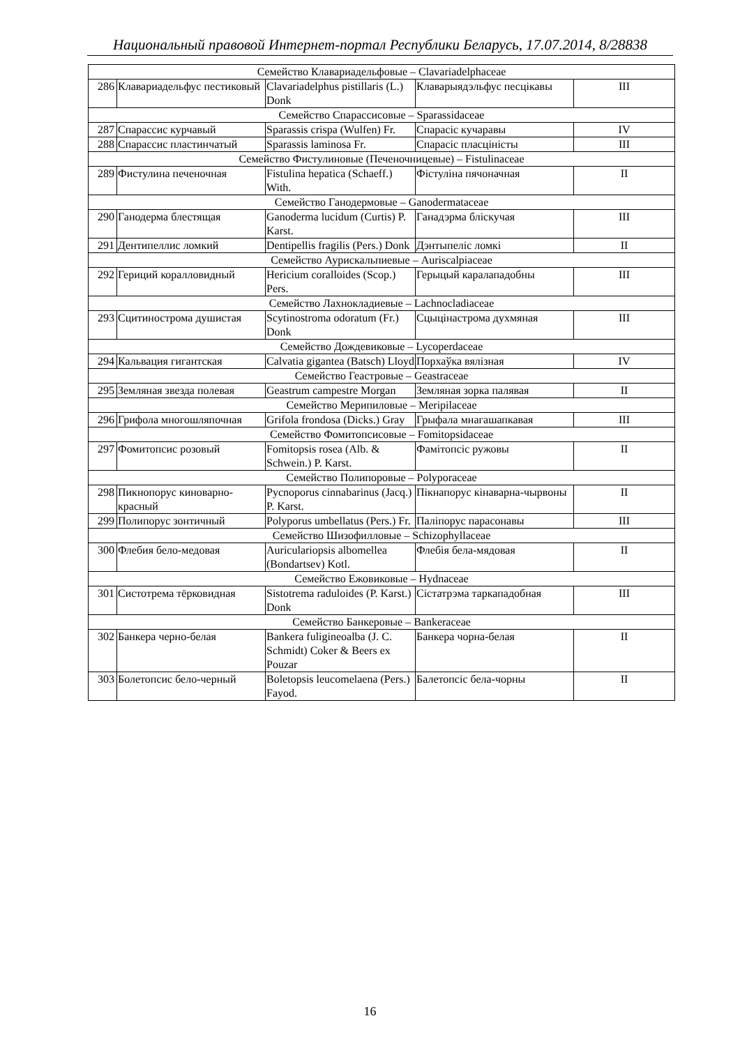Национальный правовой Интернет-портал Республики Беларусь, 17.07.2014, 8/28838
| Семейство Клавариадельфовые – Clavariadelphaceae | | | | |
| 286 | Клавариадельфус пестиковый | Clavariadelphus pistillaris (L.) Donk | Клаварыядэльфус песцікавы | III |
| Семейство Спарассисовые – Sparassidaceae | | | | |
| 287 | Спарассис курчавый | Sparassis crispa (Wulfen) Fr. | Спарасіс кучаравы | IV |
| 288 | Спарассис пластинчатый | Sparassis laminosa Fr. | Спарасіс пласцiністы | III |
| Семейство Фистулиновые (Печеночницевые) – Fistulinaceae | | | | |
| 289 | Фистулина печеночная | Fistulina hepatica (Schaeff.) With. | Фістуліна пячоначная | II |
| Семейство Ганодермовые – Ganodermataceae | | | | |
| 290 | Ганодерма блестящая | Ganoderma lucidum (Curtis) P. Karst. | Ганадэрма бліскучая | III |
| 291 | Дентипеллис ломкий | Dentipellis fragilis (Pers.) Donk | Дэнтыпеліс ломкі | II |
| Семейство Аурискальпиевые – Auriscalpiaceae | | | | |
| 292 | Гериций коралловидный | Hericium coralloides (Scop.) Pers. | Герыцый каралападобны | III |
| Семейство Лахнокладиевые – Lachnocladiaceae | | | | |
| 293 | Сцитинострома душистая | Scytinostroma odoratum (Fr.) Donk | Сцыцінастрома духмяная | III |
| Семейство Дождевиковые – Lycoperdaceae | | | | |
| 294 | Кальвация гигантская | Calvatia gigantea (Batsch) Lloyd | Порхаўка вялізная | IV |
| Семейство Геастровые – Geastraceae | | | | |
| 295 | Земляная звезда полевая | Geastrum campestre Morgan | Земляная зорка палявая | II |
| Семейство Мерипиловые – Meripilaceae | | | | |
| 296 | Грифола многошляпочная | Grifola frondosa (Dicks.) Gray | Грыфала мнагашапкавая | III |
| Семейство Фомитопсисовые – Fomitopsidaceae | | | | |
| 297 | Фомитопсис розовый | Fomitopsis rosea (Alb. & Schwein.) P. Karst. | Фамітопсіс ружовы | II |
| Семейство Полипоровые – Polyporaceae | | | | |
| 298 | Пикнопорус киноварно-красный | Pycnoporus cinnabarinus (Jacq.) P. Karst. | Пікнапорус кінаварна-чырвоны | II |
| 299 | Полипорус зонтичный | Polyporus umbellatus (Pers.) Fr. | Паліпорус парасонавы | III |
| Семейство Шизофилловые – Schizophyllaceae | | | | |
| 300 | Флебия бело-медовая | Auriculariopsis albomellea (Bondartsev) Kotl. | Флебія бела-мядовая | II |
| Семейство Ежовиковые – Hydnaceae | | | | |
| 301 | Систотрема тёрковидная | Sistotrema raduloides (P. Karst.) Donk | Сістатрэма таркападобная | III |
| Семейство Банкеровые – Bankeraceae | | | | |
| 302 | Банкера черно-белая | Bankera fuligineoalba (J. C. Schmidt) Coker & Beers ex Pouzar | Банкера чорна-белая | II |
| 303 | Болетопсис бело-черный | Boletopsis leucomelaena (Pers.) Fayod. | Балетопсіс бела-чорны | II |
16